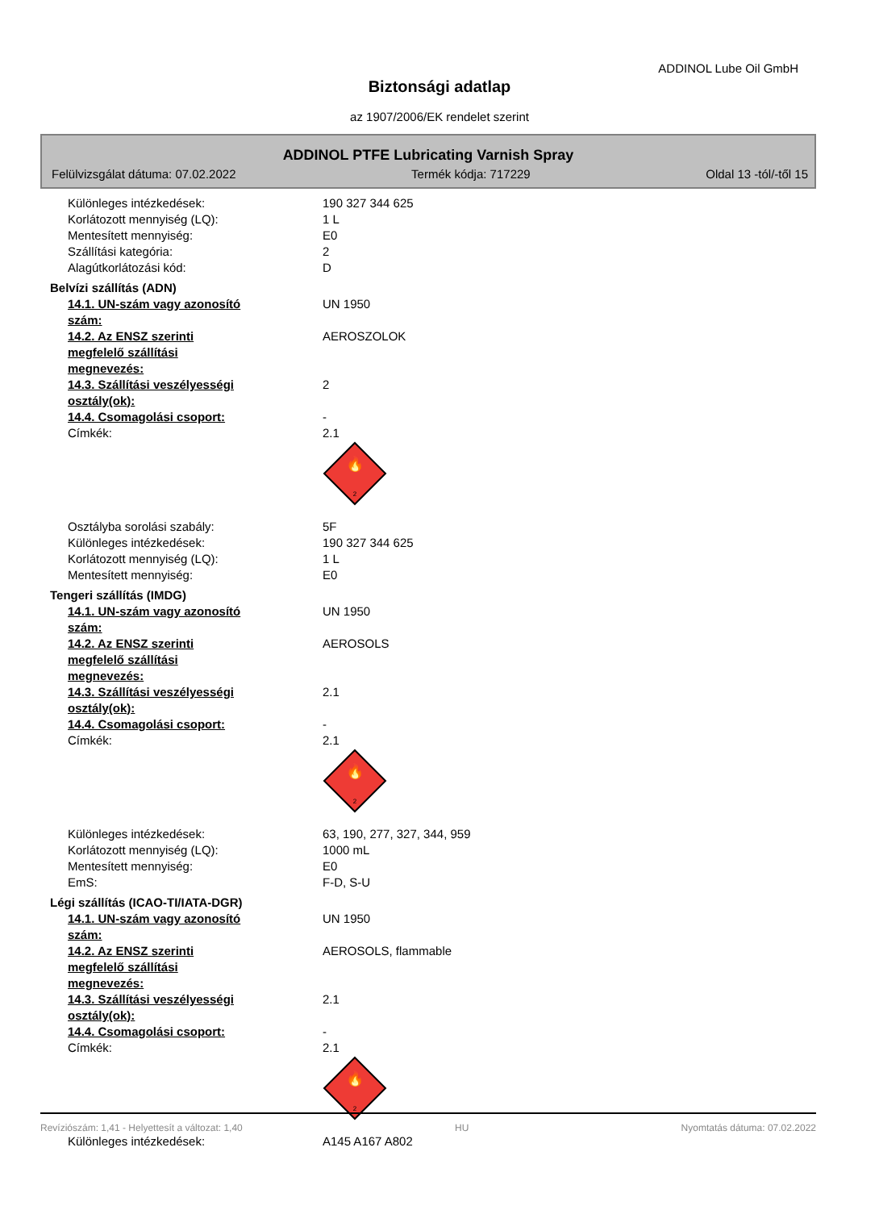ADDINOL Lube Oil GmbH
Biztonsági adatlap
az 1907/2006/EK rendelet szerint
ADDINOL PTFE Lubricating Varnish Spray
Felülvizsgálat dátuma: 07.02.2022 Termék kódja: 717229 Oldal 13 -tól/-től 15
Különleges intézkedések: 190 327 344 625
Korlátozott mennyiség (LQ): 1 L
Mentesített mennyiség: E0
Szállítási kategória: 2
Alagútkorlátozási kód: D
Belvízi szállítás (ADN)
14.1. UN-szám vagy azonosító szám: UN 1950
14.2. Az ENSZ szerinti megfelelő szállítási megnevezés:
AEROSZOLOK
14.3. Szállítási veszélyességi osztály(ok):
2
14.4. Csomagolási csoport: -
Címkék: 2.1
🔥
2
Osztályba sorolási szabály: 5F
Különleges intézkedések: 190 327 344 625
Korlátozott mennyiség (LQ): 1 L
Mentesített mennyiség: E0
Tengeri szállítás (IMDG)
14.1. UN-szám vagy azonosító szám: UN 1950
14.2. Az ENSZ szerinti megfelelő szállítási megnevezés:
AEROSOLS
14.3. Szállítási veszélyességi osztály(ok):
2.1
14.4. Csomagolási csoport: -
Címkék: 2.1
🔥
2
Különleges intézkedések: 63, 190, 277, 327, 344, 959
Korlátozott mennyiség (LQ): 1000 mL
Mentesített mennyiség: E0
EmS: F-D, S-U
Légi szállítás (ICAO-TI/IATA-DGR)
14.1. UN-szám vagy azonosító szám: UN 1950
14.2. Az ENSZ szerinti megfelelő szállítási megnevezés:
AEROSOLS, flammable
14.3. Szállítási veszélyességi osztály(ok):
2.1
14.4. Csomagolási csoport: -
Címkék: 2.1
🔥
2
Különleges intézkedések: A145 A167 A802
Revíziószám: 1,41 - Helyettesít a változat: 1,40 HU Nyomtatás dátuma: 07.02.2022